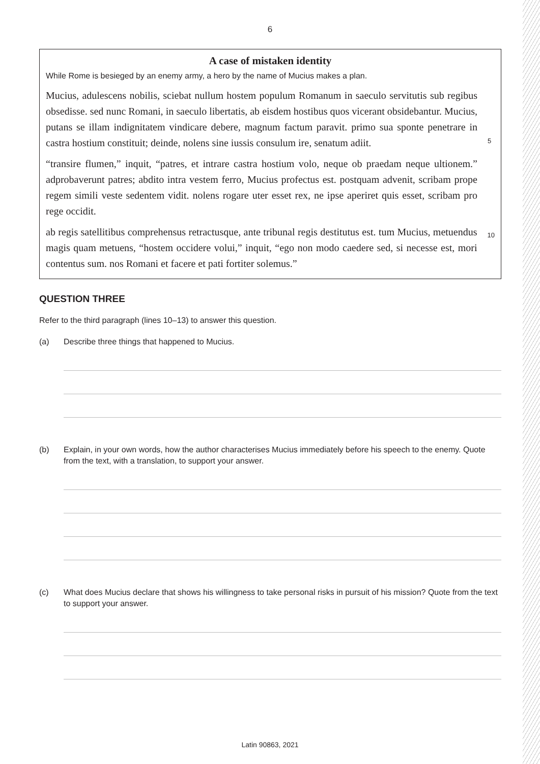6
A case of mistaken identity
While Rome is besieged by an enemy army, a hero by the name of Mucius makes a plan.
Mucius, adulescens nobilis, sciebat nullum hostem populum Romanum in saeculo servitutis sub regibus obsedisse. sed nunc Romani, in saeculo libertatis, ab eisdem hostibus quos vicerant obsidebantur. Mucius, putans se illam indignitatem vindicare debere, magnum factum paravit. primo sua sponte penetrare in castra hostium constituit; deinde, nolens sine iussis consulum ire, senatum adiit.
5
“transire flumen,” inquit, “patres, et intrare castra hostium volo, neque ob praedam neque ultionem.” adprobaverunt patres; abdito intra vestem ferro, Mucius profectus est. postquam advenit, scribam prope regem simili veste sedentem vidit. nolens rogare uter esset rex, ne ipse aperiret quis esset, scribam pro rege occidit.
ab regis satellitibus comprehensus retractusque, ante tribunal regis destitutus est. tum Mucius, metuendus magis quam metuens, “hostem occidere volui,” inquit, “ego non modo caedere sed, si necesse est, mori contentus sum. nos Romani et facere et pati fortiter solemus.”
10
QUESTION THREE
Refer to the third paragraph (lines 10–13) to answer this question.
(a) Describe three things that happened to Mucius.
(b) Explain, in your own words, how the author characterises Mucius immediately before his speech to the enemy. Quote from the text, with a translation, to support your answer.
(c) What does Mucius declare that shows his willingness to take personal risks in pursuit of his mission? Quote from the text to support your answer.
Latin 90863, 2021